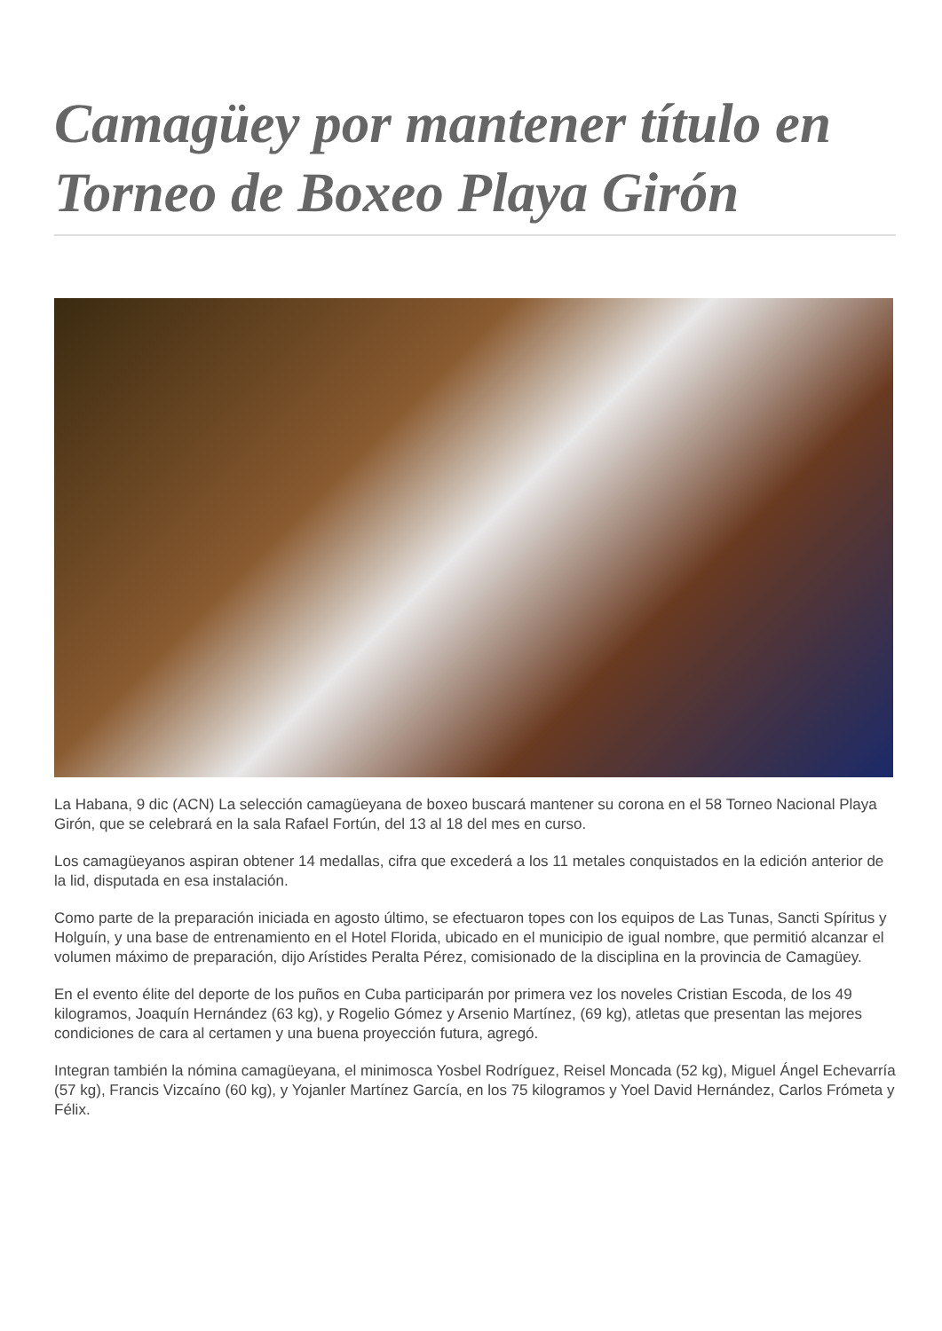Camagüey por mantener título en Torneo de Boxeo Playa Girón
La Habana, 9 dic (ACN) La selección camagüeyana de boxeo buscará mantener su corona en el 58 Torneo Nacional Playa Girón, que se celebrará en la sala Rafael Fortún, del 13 al 18 del mes en curso.
Los camagüeyanos aspiran obtener 14 medallas, cifra que excederá a los 11 metales conquistados en la edición anterior de la lid, disputada en esa instalación.
Como parte de la preparación iniciada en agosto último, se efectuaron topes con los equipos de Las Tunas, Sancti Spíritus y Holguín, y una base de entrenamiento en el Hotel Florida, ubicado en el municipio de igual nombre, que permitió alcanzar el volumen máximo de preparación, dijo Arístides Peralta Pérez, comisionado de la disciplina en la provincia de Camagüey.
En el evento élite del deporte de los puños en Cuba participarán por primera vez los noveles Cristian Escoda, de los 49 kilogramos, Joaquín Hernández (63 kg), y Rogelio Gómez y Arsenio Martínez, (69 kg), atletas que presentan las mejores condiciones de cara al certamen y una buena proyección futura, agregó.
Integran también la nómina camagüeyana, el minimosca Yosbel Rodríguez, Reisel Moncada (52 kg), Miguel Ángel Echevarría (57 kg), Francis Vizcaíno (60 kg), y Yojanler Martínez García, en los 75 kilogramos y Yoel David Hernández, Carlos Frómeta y Félix.